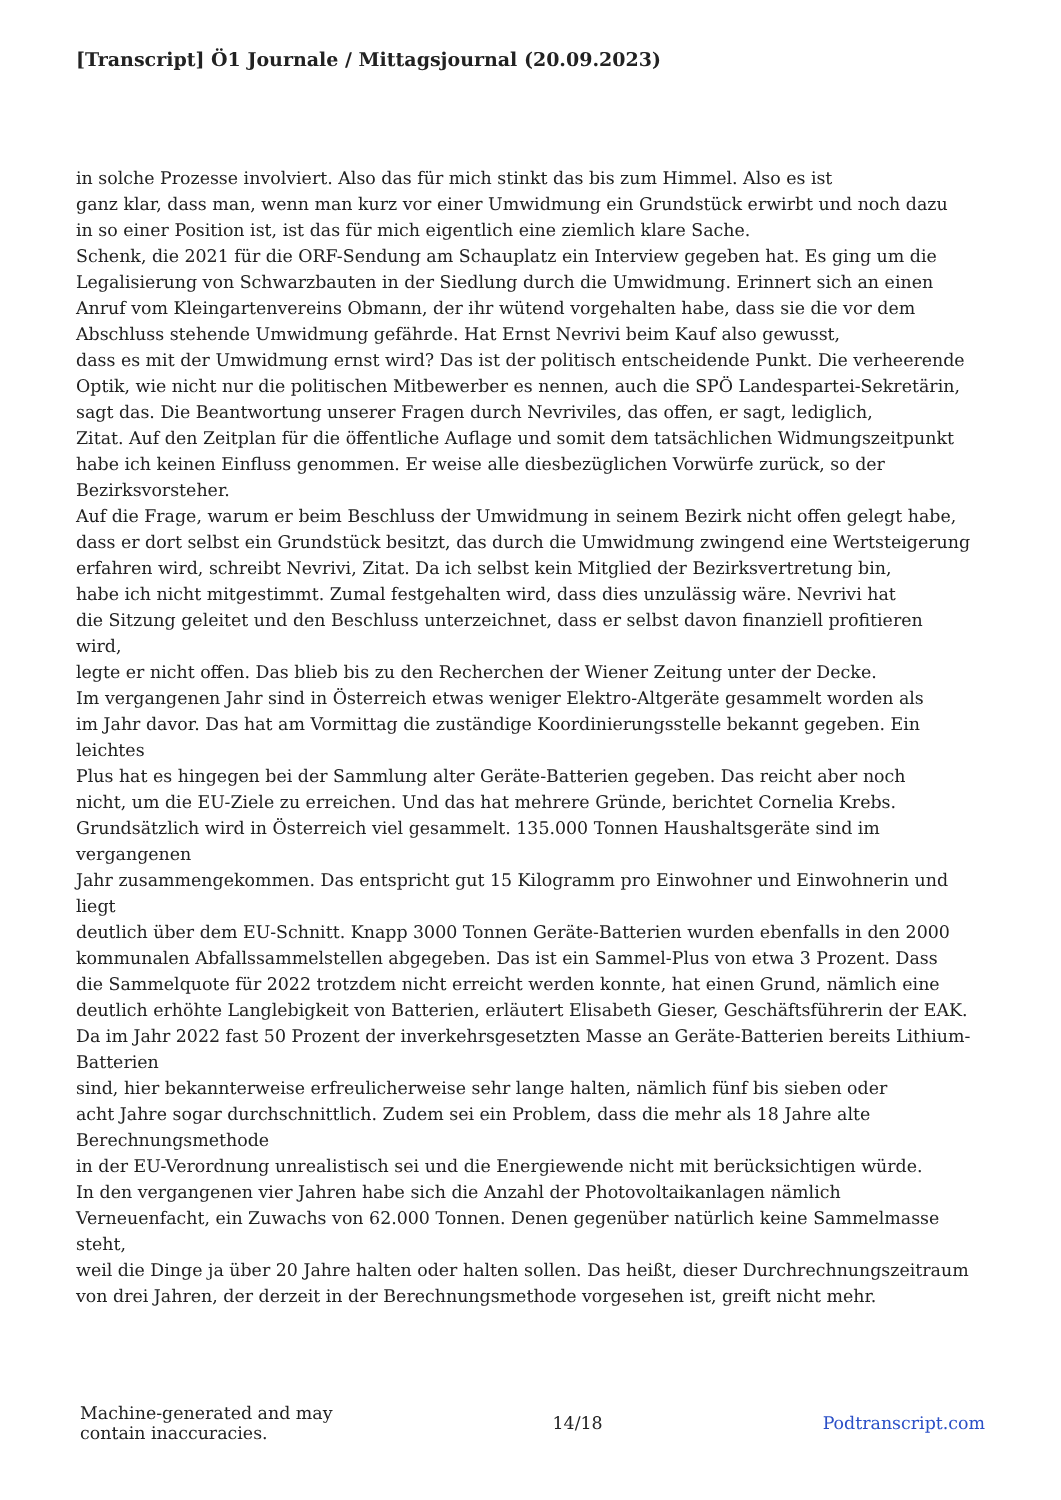[Transcript] Ö1 Journale / Mittagsjournal (20.09.2023)
in solche Prozesse involviert. Also das für mich stinkt das bis zum Himmel. Also es ist
ganz klar, dass man, wenn man kurz vor einer Umwidmung ein Grundstück erwirbt und noch dazu
in so einer Position ist, ist das für mich eigentlich eine ziemlich klare Sache.
Schenk, die 2021 für die ORF-Sendung am Schauplatz ein Interview gegeben hat. Es ging um die
Legalisierung von Schwarzbauten in der Siedlung durch die Umwidmung. Erinnert sich an einen
Anruf vom Kleingartenvereins Obmann, der ihr wütend vorgehalten habe, dass sie die vor dem
Abschluss stehende Umwidmung gefährde. Hat Ernst Nevrivi beim Kauf also gewusst,
dass es mit der Umwidmung ernst wird? Das ist der politisch entscheidende Punkt. Die verheerende
Optik, wie nicht nur die politischen Mitbewerber es nennen, auch die SPÖ Landespartei-Sekretärin,
sagt das. Die Beantwortung unserer Fragen durch Nevriviles, das offen, er sagt, lediglich,
Zitat. Auf den Zeitplan für die öffentliche Auflage und somit dem tatsächlichen Widmungszeitpunkt
habe ich keinen Einfluss genommen. Er weise alle diesbezüglichen Vorwürfe zurück, so der
Bezirksvorsteher.
Auf die Frage, warum er beim Beschluss der Umwidmung in seinem Bezirk nicht offen gelegt habe,
dass er dort selbst ein Grundstück besitzt, das durch die Umwidmung zwingend eine Wertsteigerung
erfahren wird, schreibt Nevrivi, Zitat. Da ich selbst kein Mitglied der Bezirksvertretung bin,
habe ich nicht mitgestimmt. Zumal festgehalten wird, dass dies unzulässig wäre. Nevrivi hat
die Sitzung geleitet und den Beschluss unterzeichnet, dass er selbst davon finanziell profitieren
wird,
legte er nicht offen. Das blieb bis zu den Recherchen der Wiener Zeitung unter der Decke.
Im vergangenen Jahr sind in Österreich etwas weniger Elektro-Altgeräte gesammelt worden als
im Jahr davor. Das hat am Vormittag die zuständige Koordinierungsstelle bekannt gegeben. Ein
leichtes
Plus hat es hingegen bei der Sammlung alter Geräte-Batterien gegeben. Das reicht aber noch
nicht, um die EU-Ziele zu erreichen. Und das hat mehrere Gründe, berichtet Cornelia Krebs.
Grundsätzlich wird in Österreich viel gesammelt. 135.000 Tonnen Haushaltsgeräte sind im
vergangenen
Jahr zusammengekommen. Das entspricht gut 15 Kilogramm pro Einwohner und Einwohnerin und
liegt
deutlich über dem EU-Schnitt. Knapp 3000 Tonnen Geräte-Batterien wurden ebenfalls in den 2000
kommunalen Abfallssammelstellen abgegeben. Das ist ein Sammel-Plus von etwa 3 Prozent. Dass
die Sammelquote für 2022 trotzdem nicht erreicht werden konnte, hat einen Grund, nämlich eine
deutlich erhöhte Langlebigkeit von Batterien, erläutert Elisabeth Gieser, Geschäftsführerin der EAK.
Da im Jahr 2022 fast 50 Prozent der inverkehrsgesetzten Masse an Geräte-Batterien bereits Lithium-
Batterien
sind, hier bekannterweise erfreulicherweise sehr lange halten, nämlich fünf bis sieben oder
acht Jahre sogar durchschnittlich. Zudem sei ein Problem, dass die mehr als 18 Jahre alte
Berechnungsmethode
in der EU-Verordnung unrealistisch sei und die Energiewende nicht mit berücksichtigen würde.
In den vergangenen vier Jahren habe sich die Anzahl der Photovoltaikanlagen nämlich
Verneuenfacht, ein Zuwachs von 62.000 Tonnen. Denen gegenüber natürlich keine Sammelmasse
steht,
weil die Dinge ja über 20 Jahre halten oder halten sollen. Das heißt, dieser Durchrechnungszeitraum
von drei Jahren, der derzeit in der Berechnungsmethode vorgesehen ist, greift nicht mehr.
Machine-generated and may
contain inaccuracies.
14/18 Podtranscript.com